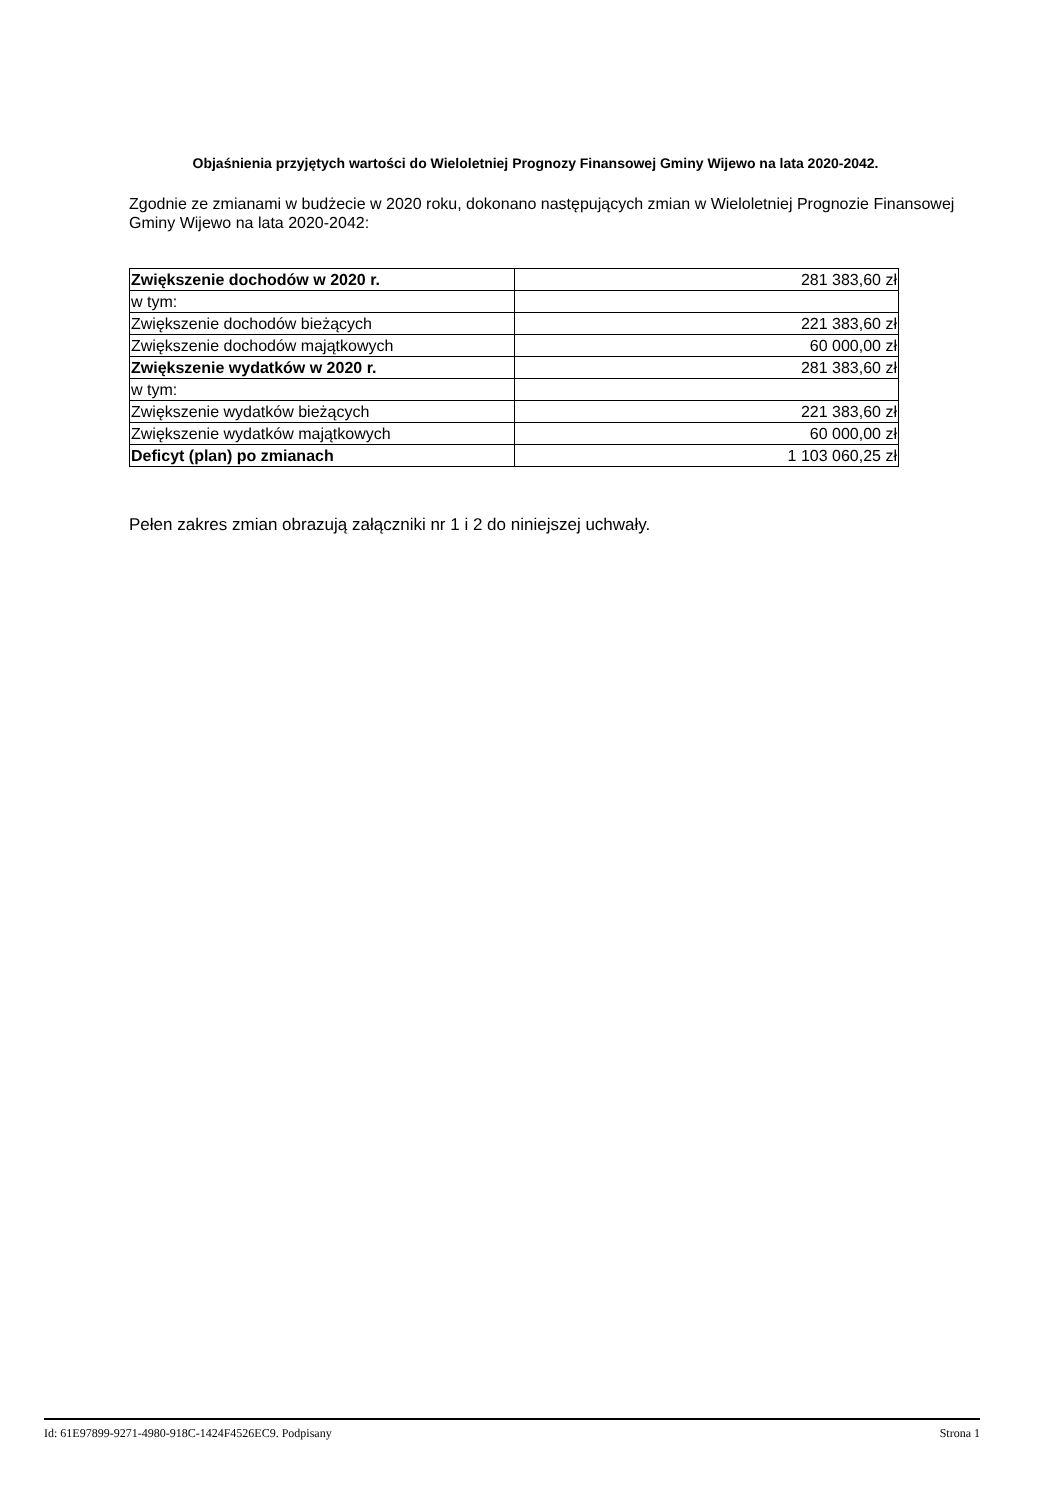Objaśnienia przyjętych wartości do Wieloletniej Prognozy Finansowej Gminy Wijewo na lata 2020-2042.
Zgodnie ze zmianami w budżecie w 2020 roku, dokonano następujących zmian w Wieloletniej Prognozie Finansowej Gminy Wijewo na lata 2020-2042:
| Zwiększenie dochodów w 2020 r. | 281 383,60 zł |
| w tym: | |
| Zwiększenie dochodów bieżących | 221 383,60 zł |
| Zwiększenie dochodów majątkowych | 60 000,00 zł |
| Zwiększenie wydatków w 2020 r. | 281 383,60 zł |
| w tym: | |
| Zwiększenie wydatków bieżących | 221 383,60 zł |
| Zwiększenie wydatków majątkowych | 60 000,00 zł |
| Deficyt (plan) po zmianach | 1 103 060,25 zł |
Pełen zakres zmian obrazują załączniki nr 1 i 2 do niniejszej uchwały.
Id: 61E97899-9271-4980-918C-1424F4526EC9. Podpisany Strona 1